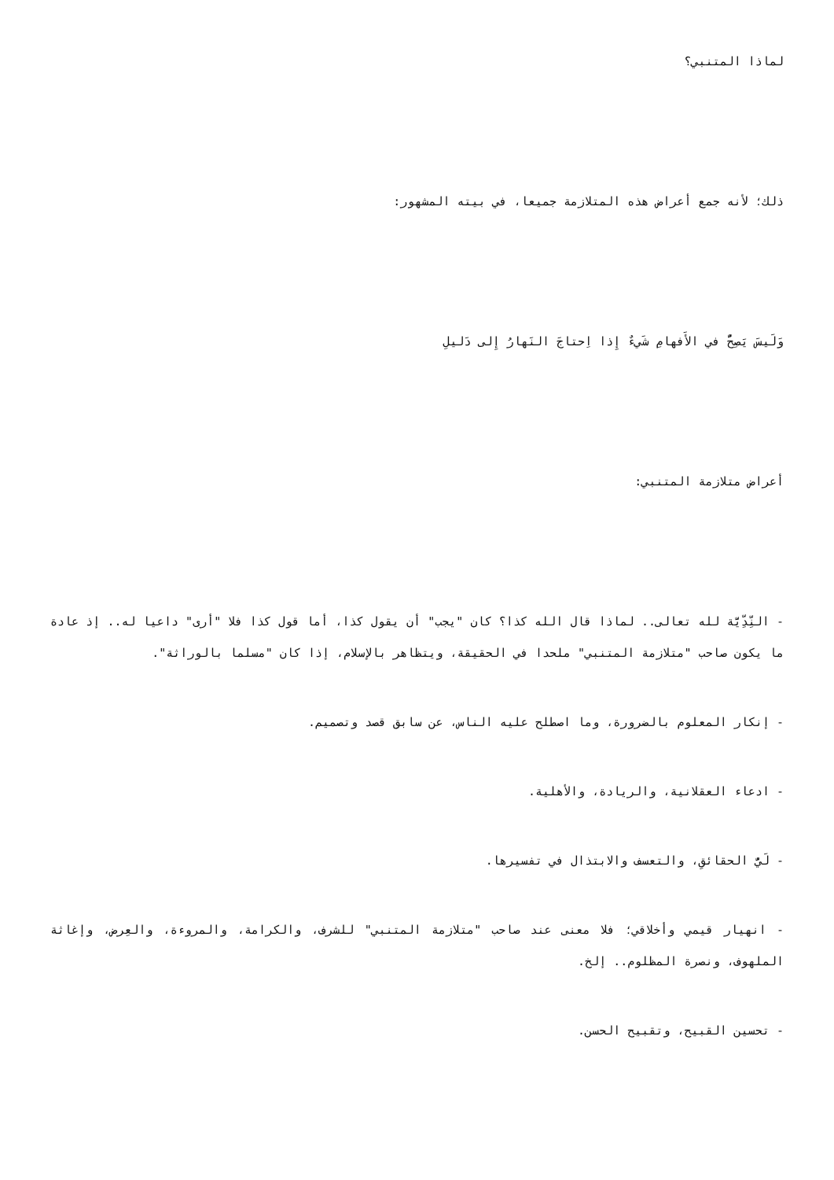لماذا المتنبي؟
ذلك؛ لأنه جمع أعراض هذه المتلازمة جميعا، في بيته المشهور:
وَلَيسَ يَصِحُّ في الأَفهامِ شَيءٌ إِذا اِحتاجَ النَهارُ إِلى دَليلِ
أعراض متلازمة المتنبي:
- النِّدِّيَّة لله تعالى.. لماذا قال الله كذا؟ كان "يجب" أن يقول كذا، أما قول كذا فلا "أرى" داعيا له.. إذ عادة ما يكون صاحب "متلازمة المتنبي" ملحدا في الحقيقة، ويتظاهر بالإسلام، إذا كان "مسلما بالوراثة".
- إنكار المعلوم بالضرورة، وما اصطلح عليه الناس، عن سابق قصد وتصميم.
- ادعاء العقلانية، والريادة، والأهلية.
- لَيُّ الحقائقِ، والتعسف والابتذال في تفسيرها.
- انهيار قيمي وأخلاقي؛ فلا معنى عند صاحب "متلازمة المتنبي" للشرف، والكرامة، والمروءة، والعِرض، وإغاثة الملهوف، ونصرة المظلوم.. إلخ.
- تحسين القبيح، وتقبيح الحسن.